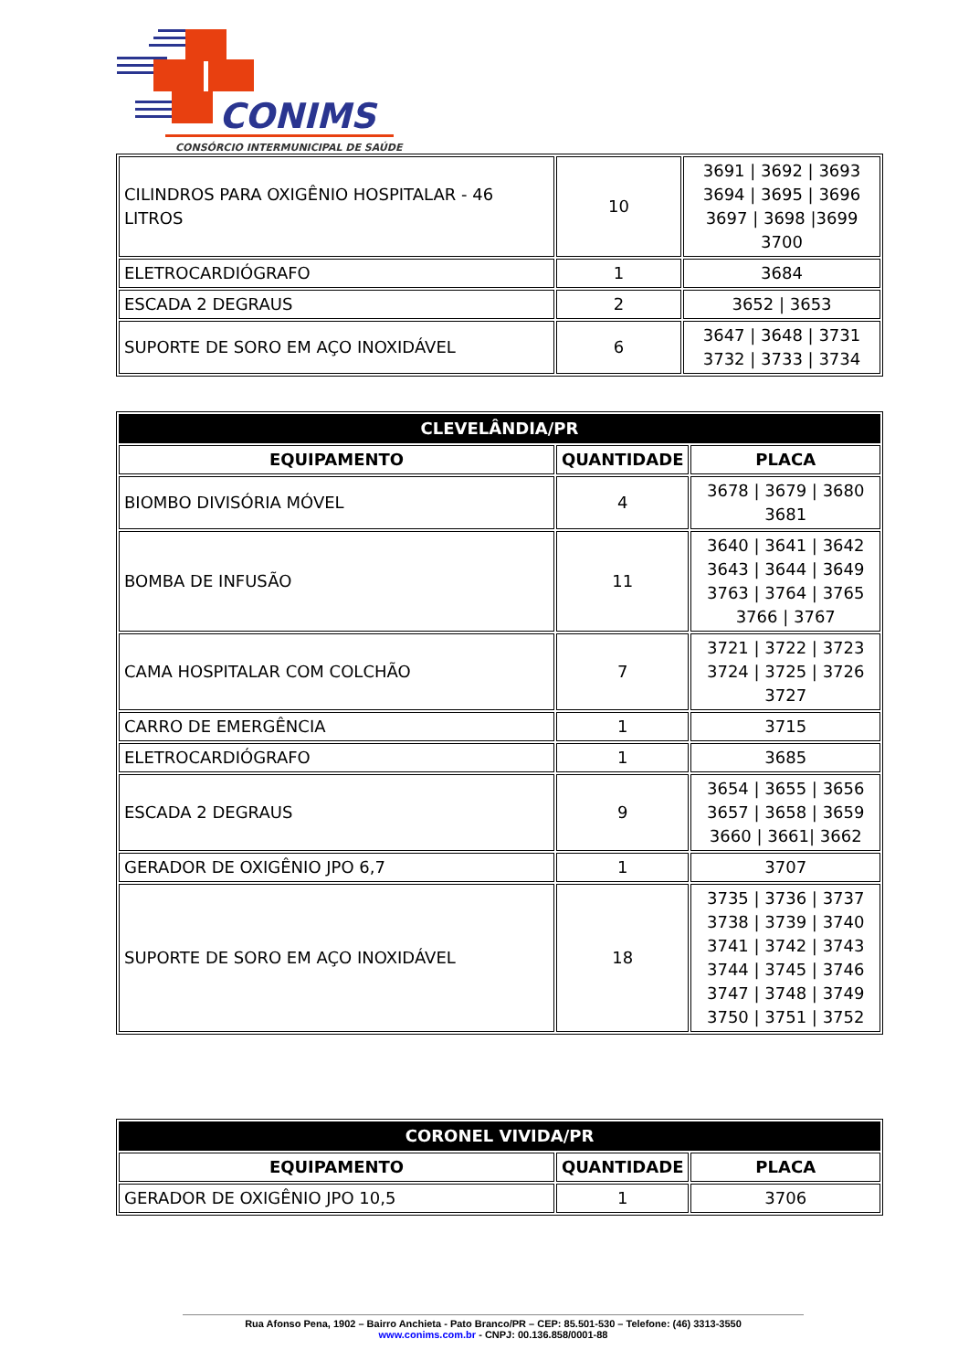CONIMS
CONSÓRCIO INTERMUNICIPAL DE SAÚDE
| CILINDROS PARA OXIGÊNIO HOSPITALAR - 46 LITROS | 10 | 3691 / 3692 / 3693 3694 / 3695 / 3696 3697 / 3698 /3699 3700 |
| ELETROCARDIÓGRAFO | 1 | 3684 |
| ESCADA 2 DEGRAUS | 2 | 3652 / 3653 |
| SUPORTE DE SORO EM AÇO INOXIDÁVEL | 6 | 3647 / 3648 / 3731 3732 / 3733 / 3734 |
| CLEVELÂNDIA/PR | | |
| --- | --- | --- |
| EQUIPAMENTO | QUANTIDADE | PLACA |
| BIOMBO DIVISÓRIA MÓVEL | 4 | 3678 / 3679 / 3680 3681 |
| BOMBA DE INFUSÃO | 11 | 3640 / 3641 / 3642 3643 / 3644 / 3649 3763 / 3764 / 3765 3766 / 3767 |
| CAMA HOSPITALAR COM COLCHÃO | 7 | 3721 / 3722 / 3723 3724 / 3725 / 3726 3727 |
| CARRO DE EMERGÊNCIA | 1 | 3715 |
| ELETROCARDIÓGRAFO | 1 | 3685 |
| ESCADA 2 DEGRAUS | 9 | 3654 / 3655 / 3656 3657 / 3658 / 3659 3660 / 3661/ 3662 |
| GERADOR DE OXIGÊNIO JPO 6,7 | 1 | 3707 |
| SUPORTE DE SORO EM AÇO INOXIDÁVEL | 18 | 3735 / 3736 / 3737 3738 / 3739 / 3740 3741 / 3742 / 3743 3744 / 3745 / 3746 3747 / 3748 / 3749 3750 / 3751 / 3752 |
| CORONEL VIVIDA/PR | | |
| --- | --- | --- |
| EQUIPAMENTO | QUANTIDADE | PLACA |
| GERADOR DE OXIGÊNIO JPO 10,5 | 1 | 3706 |
Rua Afonso Pena, 1902 – Bairro Anchieta - Pato Branco/PR – CEP: 85.501-530 – Telefone: (46) 3313-3550
www.conims.com.br - CNPJ: 00.136.858/0001-88